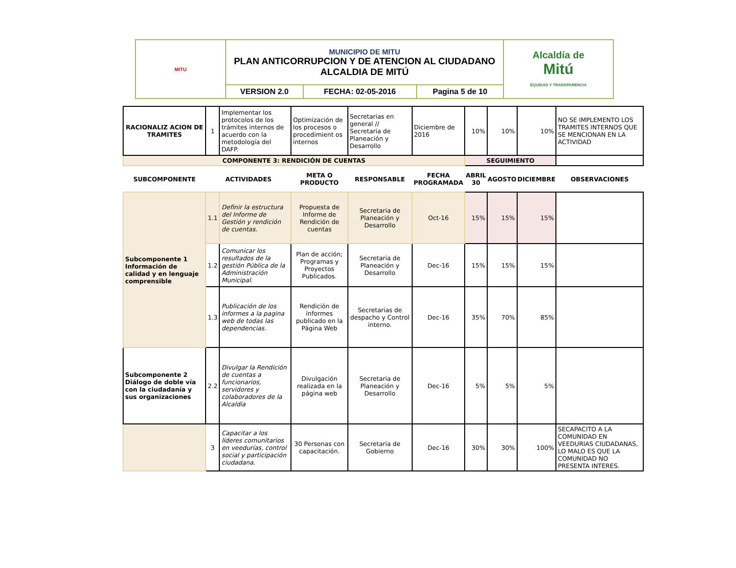| MITU | MUNICIPIO DE MITU PLAN ANTICORRUPCION Y DE ATENCION AL CIUDADANO ALCALDIA DE MITÚ | | | Alcaldía de Mitú EQUIDAD Y TRANSPARENCIA |
| | VERSION 2.0 | FECHA: 02-05-2016 | Pagina 5 de 10 | |
| RACIONALIZ ACION DE TRAMITES | 1 | Implementar los protocolos de los trámites internos de acuerdo con la metodología del DAFP. | Optimización de los procesos o procedimient os internos | Secretarias en general // Secretaria de Planeación y Desarrollo | Diciembre de 2016 | 10% | 10% | 10% | NO SE IMPLEMENTO LOS TRAMITES INTERNOS QUE SE MENCIONAN EN LA ACTIVIDAD |
| COMPONENTE 3: RENDICIÓN DE CUENTAS | | | | | | SEGUIMIENTO | | | |
| SUBCOMPONENTE | ACTIVIDADES | | META O PRODUCTO | RESPONSABLE | FECHA PROGRAMADA | ABRIL 30 | AGOSTO | DICIEMBRE | OBSERVACIONES |
| Subcomponente 1 Información de calidad y en lenguaje comprensible | 1.1 | Definir la estructura del Informe de Gestión y rendición de cuentas. | Propuesta de Informe de Rendición de cuentas | Secretaria de Planeación y Desarrollo | Oct-16 | 15% | 15% | 15% | |
| | 1.2 | Comunicar los resultados de la gestión Pública de la Administración Municipal. | Plan de acción; Programas y Proyectos Publicados. | Secretaria de Planeación y Desarrollo | Dec-16 | 15% | 15% | 15% | |
| | 1.3 | Publicación de los informes a la pagina web de todas las dependencias. | Rendición de informes publicado en la Página Web | Secretarias de despacho y Control interno. | Dec-16 | 35% | 70% | 85% | |
| Subcomponente 2 Diálogo de doble vía con la ciudadanía y sus organizaciones | 2.2 | Divulgar la Rendición de cuentas a funcionarios, servidores y colaboradores de la Alcaldía | Divulgación realizada en la página web | Secretaria de Planeación y Desarrollo | Dec-16 | 5% | 5% | 5% | |
| | 3 | Capacitar a los líderes comunitarios en veedurías, control social y participación ciudadana. | 30 Personas con capacitación. | Secretaría de Gobierno | Dec-16 | 30% | 30% | 100% | SECAPACITO A LA COMUNIDAD EN VEEDURIAS CIUDADANAS, LO MALO ES QUE LA COMUNIDAD NO PRESENTA INTERES. |